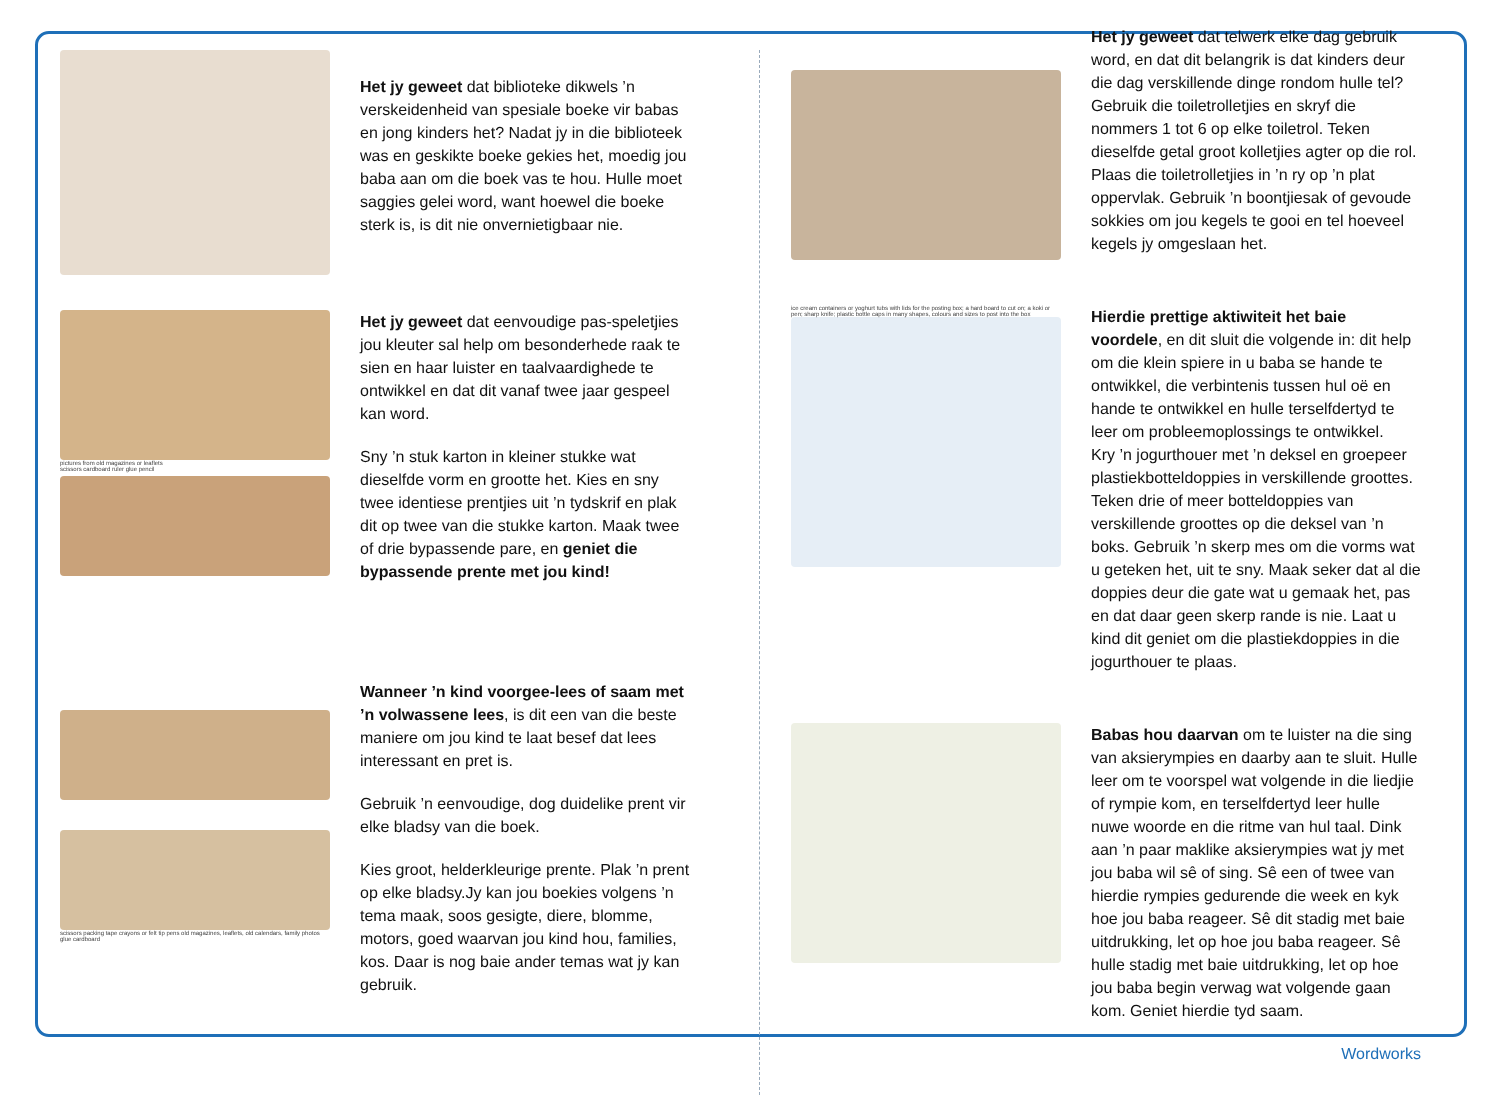Het jy geweet dat biblioteke dikwels ’n verskeidenheid van spesiale boeke vir babas en jong kinders het? Nadat jy in die biblioteek was en geskikte boeke gekies het, moedig jou baba aan om die boek vas te hou. Hulle moet saggies gelei word, want hoewel die boeke sterk is, is dit nie onvernietigbaar nie.
pictures from old magazines or leaflets
scissors cardboard ruler glue pencil
Het jy geweet dat eenvoudige pas-speletjies jou kleuter sal help om besonderhede raak te sien en haar luister en taalvaardighede te ontwikkel en dat dit vanaf twee jaar gespeel kan word.
Sny ’n stuk karton in kleiner stukke wat dieselfde vorm en grootte het. Kies en sny twee identiese prentjies uit ’n tydskrif en plak dit op twee van die stukke karton. Maak twee of drie bypassende pare, en geniet die bypassende prente met jou kind!
scissors packing tape crayons or felt tip pens old magazines, leaflets, old calendars, family photos glue cardboard
Wanneer ’n kind voorgee-lees of saam met ’n volwassene lees, is dit een van die beste maniere om jou kind te laat besef dat lees interessant en pret is.
Gebruik ’n eenvoudige, dog duidelike prent vir elke bladsy van die boek.
Kies groot, helderkleurige prente. Plak ’n prent op elke bladsy.Jy kan jou boekies volgens ’n tema maak, soos gesigte, diere, blomme, motors, goed waarvan jou kind hou, families, kos. Daar is nog baie ander temas wat jy kan gebruik.
Het jy geweet dat telwerk elke dag gebruik word, en dat dit belangrik is dat kinders deur die dag verskillende dinge rondom hulle tel? Gebruik die toiletrolletjies en skryf die nommers 1 tot 6 op elke toiletrol. Teken dieselfde getal groot kolletjies agter op die rol. Plaas die toiletrolletjies in ’n ry op ’n plat oppervlak. Gebruik ’n boontjiesak of gevoude sokkies om jou kegels te gooi en tel hoeveel kegels jy omgeslaan het.
ice cream containers or yoghurt tubs with lids for the posting box; a hard board to cut on; a koki or pen; sharp knife; plastic bottle caps in many shapes, colours and sizes to post into the box
Hierdie prettige aktiwiteit het baie voordele, en dit sluit die volgende in: dit help om die klein spiere in u baba se hande te ontwikkel, die verbintenis tussen hul oë en hande te ontwikkel en hulle terselfdertyd te leer om probleemoplossings te ontwikkel.
Kry ’n jogurthouer met ’n deksel en groepeer plastiekbotteldoppies in verskillende groottes. Teken drie of meer botteldoppies van verskillende groottes op die deksel van ’n boks. Gebruik ’n skerp mes om die vorms wat u geteken het, uit te sny. Maak seker dat al die doppies deur die gate wat u gemaak het, pas en dat daar geen skerp rande is nie. Laat u kind dit geniet om die plastiekdoppies in die jogurthouer te plaas.
Babas hou daarvan om te luister na die sing van aksierympies en daarby aan te sluit. Hulle leer om te voorspel wat volgende in die liedjie of rympie kom, en terselfdertyd leer hulle nuwe woorde en die ritme van hul taal. Dink aan ’n paar maklike aksierympies wat jy met jou baba wil sê of sing. Sê een of twee van hierdie rympies gedurende die week en kyk hoe jou baba reageer. Sê dit stadig met baie uitdrukking, let op hoe jou baba reageer. Sê hulle stadig met baie uitdrukking, let op hoe jou baba begin verwag wat volgende gaan kom. Geniet hierdie tyd saam.
Wordworks